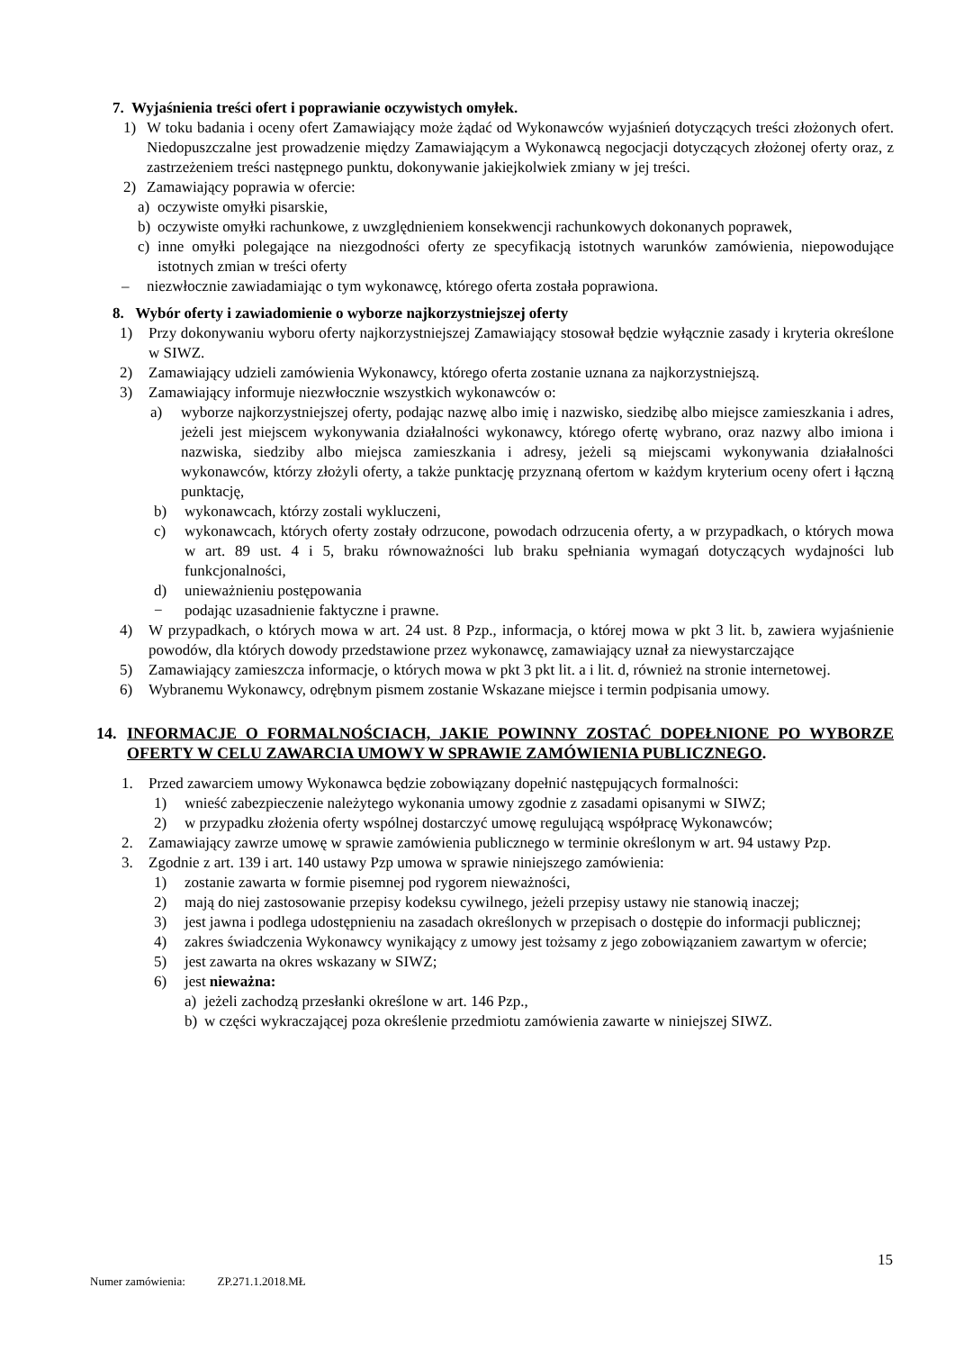7. Wyjaśnienia treści ofert i poprawianie oczywistych omyłek.
1) W toku badania i oceny ofert Zamawiający może żądać od Wykonawców wyjaśnień dotyczących treści złożonych ofert. Niedopuszczalne jest prowadzenie między Zamawiającym a Wykonawcą negocjacji dotyczących złożonej oferty oraz, z zastrzeżeniem treści następnego punktu, dokonywanie jakiejkolwiek zmiany w jej treści.
2) Zamawiający poprawia w ofercie:
a) oczywiste omyłki pisarskie,
b) oczywiste omyłki rachunkowe, z uwzględnieniem konsekwencji rachunkowych dokonanych poprawek,
c) inne omyłki polegające na niezgodności oferty ze specyfikacją istotnych warunków zamówienia, niepowodujące istotnych zmian w treści oferty
– niezwłocznie zawiadamiając o tym wykonawcę, którego oferta została poprawiona.
8. Wybór oferty i zawiadomienie o wyborze najkorzystniejszej oferty
1) Przy dokonywaniu wyboru oferty najkorzystniejszej Zamawiający stosował będzie wyłącznie zasady i kryteria określone w SIWZ.
2) Zamawiający udzieli zamówienia Wykonawcy, którego oferta zostanie uznana za najkorzystniejszą.
3) Zamawiający informuje niezwłocznie wszystkich wykonawców o:
a) wyborze najkorzystniejszej oferty, podając nazwę albo imię i nazwisko, siedzibę albo miejsce zamieszkania i adres, jeżeli jest miejscem wykonywania działalności wykonawcy, którego ofertę wybrano, oraz nazwy albo imiona i nazwiska, siedziby albo miejsca zamieszkania i adresy, jeżeli są miejscami wykonywania działalności wykonawców, którzy złożyli oferty, a także punktację przyznaną ofertom w każdym kryterium oceny ofert i łączną punktację,
b) wykonawcach, którzy zostali wykluczeni,
c) wykonawcach, których oferty zostały odrzucone, powodach odrzucenia oferty, a w przypadkach, o których mowa w art. 89 ust. 4 i 5, braku równoważności lub braku spełniania wymagań dotyczących wydajności lub funkcjonalności,
d) unieważnieniu postępowania
− podając uzasadnienie faktyczne i prawne.
4) W przypadkach, o których mowa w art. 24 ust. 8 Pzp., informacja, o której mowa w pkt 3 lit. b, zawiera wyjaśnienie powodów, dla których dowody przedstawione przez wykonawcę, zamawiający uznał za niewystarczające
5) Zamawiający zamieszcza informacje, o których mowa w pkt 3 pkt lit. a i lit. d, również na stronie internetowej.
6) Wybranemu Wykonawcy, odrębnym pismem zostanie Wskazane miejsce i termin podpisania umowy.
14. INFORMACJE O FORMALNOŚCIACH, JAKIE POWINNY ZOSTAĆ DOPEŁNIONE PO WYBORZE OFERTY W CELU ZAWARCIA UMOWY W SPRAWIE ZAMÓWIENIA PUBLICZNEGO.
1. Przed zawarciem umowy Wykonawca będzie zobowiązany dopełnić następujących formalności:
1) wnieść zabezpieczenie należytego wykonania umowy zgodnie z zasadami opisanymi w SIWZ;
2) w przypadku złożenia oferty wspólnej dostarczyć umowę regulującą współpracę Wykonawców;
2. Zamawiający zawrze umowę w sprawie zamówienia publicznego w terminie określonym w art. 94 ustawy Pzp.
3. Zgodnie z art. 139 i art. 140 ustawy Pzp umowa w sprawie niniejszego zamówienia:
1) zostanie zawarta w formie pisemnej pod rygorem nieważności,
2) mają do niej zastosowanie przepisy kodeksu cywilnego, jeżeli przepisy ustawy nie stanowią inaczej;
3) jest jawna i podlega udostępnieniu na zasadach określonych w przepisach o dostępie do informacji publicznej;
4) zakres świadczenia Wykonawcy wynikający z umowy jest tożsamy z jego zobowiązaniem zawartym w ofercie;
5) jest zawarta na okres wskazany w SIWZ;
6) jest nieważna:
a) jeżeli zachodzą przesłanki określone w art. 146 Pzp.,
b) w części wykraczającej poza określenie przedmiotu zamówienia zawarte w niniejszej SIWZ.
15
Numer zamówienia: ZP.271.1.2018.MŁ